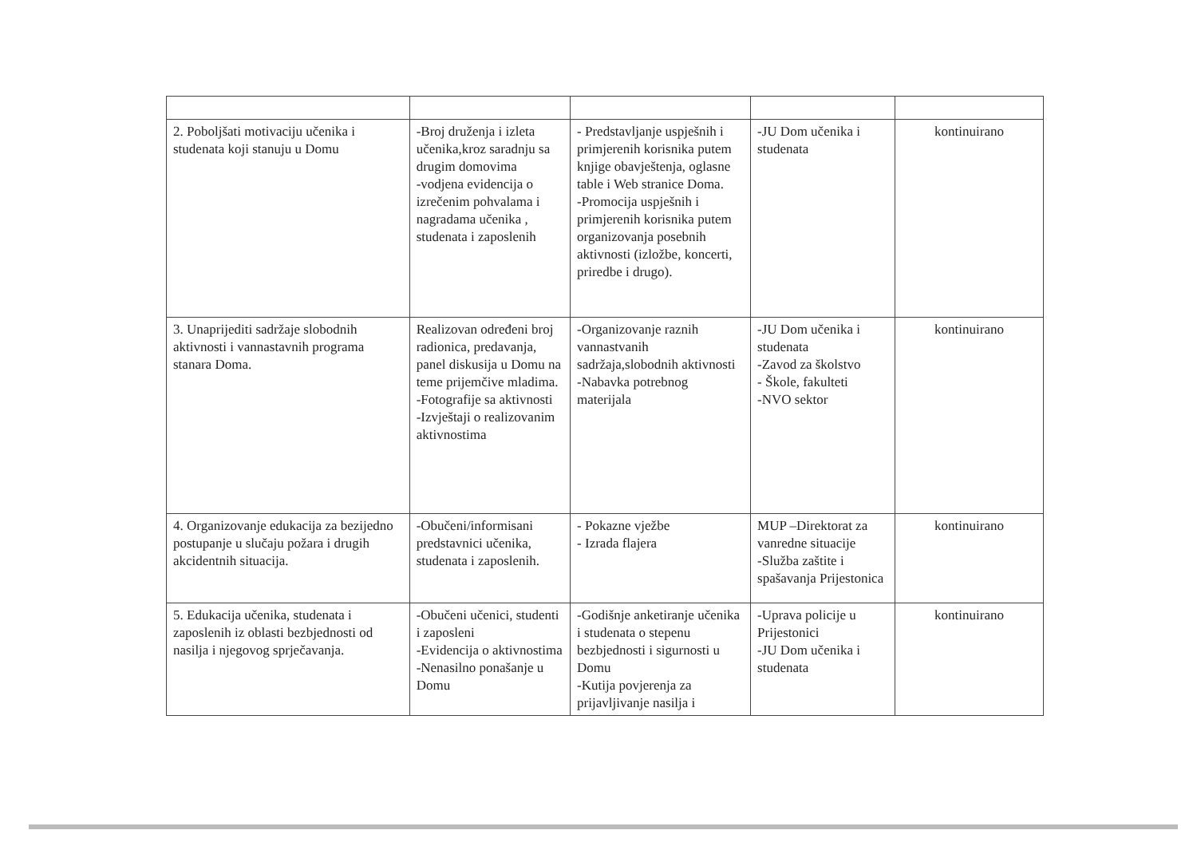| 2. Poboljšati motivaciju učenika i studenata koji stanuju u Domu | -Broj druženja i izleta učenika,kroz saradnju sa drugim domovima -vodjena evidencija o izrečenim pohvalama i nagradama učenika , studenata i zaposlenih | - Predstavljanje uspješnih i primjerenih korisnika putem knjige obavještenja, oglasne table i Web stranice Doma. -Promocija uspješnih i primjerenih korisnika putem organizovanja posebnih aktivnosti (izložbe, koncerti, priredbe i drugo). | -JU Dom učenika i studenata | kontinuirano |
| 3. Unaprijediti sadržaje slobodnih aktivnosti i vannastavnih programa stanara Doma. | Realizovan određeni broj radionica, predavanja, panel diskusija u Domu na teme prijemčive mladima. -Fotografije sa aktivnosti -Izvještaji o realizovanim aktivnostima | -Organizovanje raznih vannastvanih sadržaja,slobodnih aktivnosti -Nabavka potrebnog materijala | -JU Dom učenika i studenata -Zavod za školstvo - Škole, fakulteti -NVO sektor | kontinuirano |
| 4. Organizovanje edukacija za bezijedno postupanje u slučaju požara i drugih akcidentnih situacija. | -Obučeni/informisani predstavnici učenika, studenata i zaposlenih. | - Pokazne vježbe - Izrada flajera | MUP –Direktorat za vanredne situacije -Služba zaštite i spašavanja Prijestonica | kontinuirano |
| 5. Edukacija učenika, studenata i zaposlenih iz oblasti bezbjednosti od nasilja i njegovog sprječavanja. | -Obučeni učenici, studenti i zaposleni -Evidencija o aktivnostima -Nenasilno ponašanje u Domu | -Godišnje anketiranje učenika i studenata o stepenu bezbjednosti i sigurnosti u Domu -Kutija povjerenja za prijavljivanje nasilja i | -Uprava policije u Prijestonici -JU Dom učenika i studenata | kontinuirano |